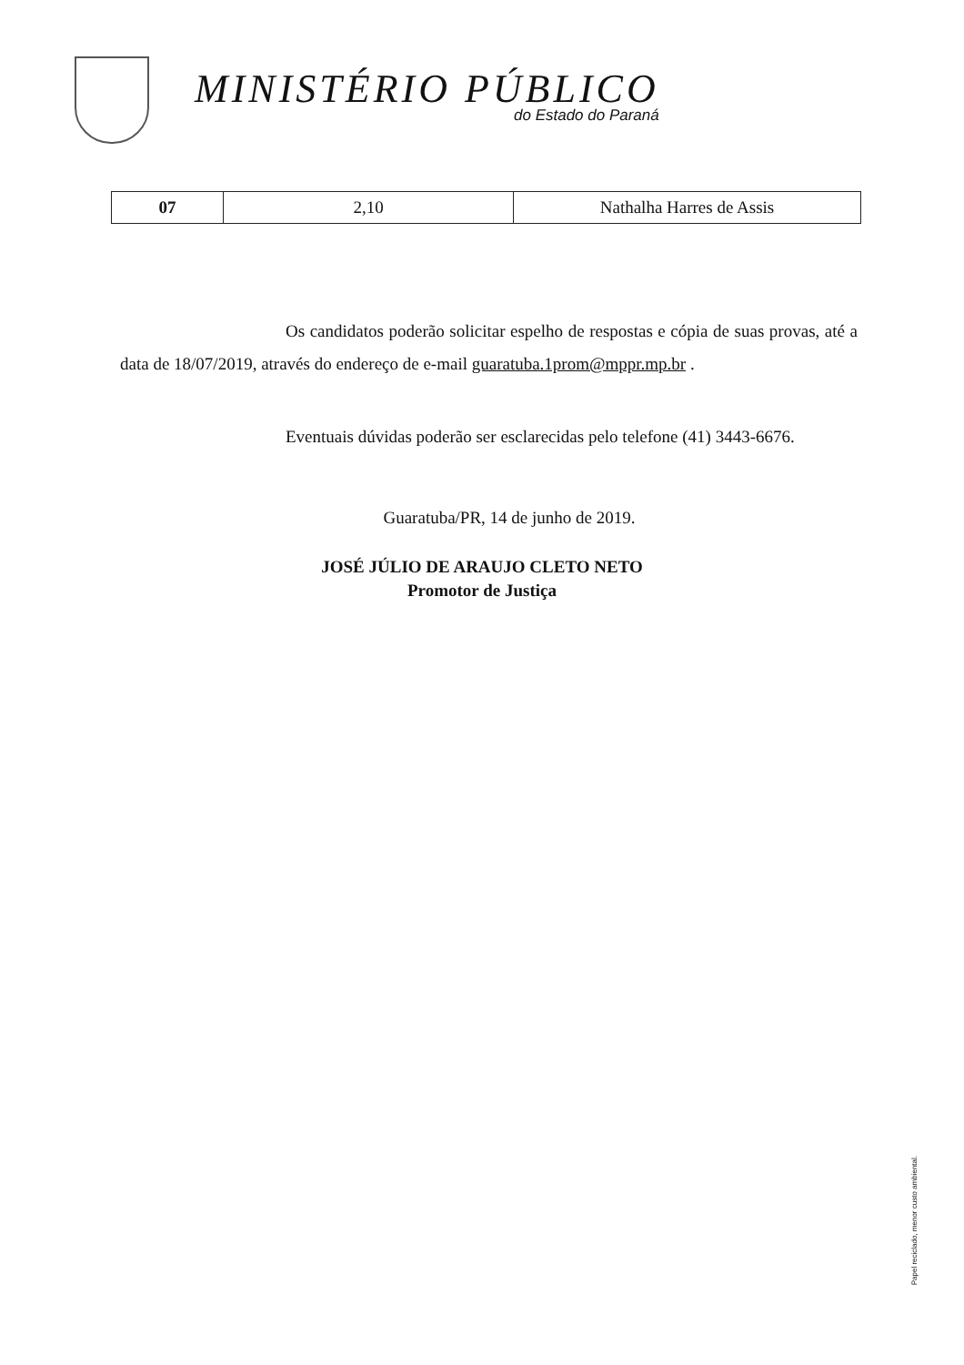MINISTÉRIO PÚBLICO
do Estado do Paraná
| 07 | 2,10 | Nathalha Harres de Assis |
Os candidatos poderão solicitar espelho de respostas e cópia de suas provas, até a data de 18/07/2019, através do endereço de e-mail guaratuba.1prom@mppr.mp.br .
Eventuais dúvidas poderão ser esclarecidas pelo telefone (41) 3443-6676.
Guaratuba/PR, 14 de junho de 2019.
JOSÉ JÚLIO DE ARAUJO CLETO NETO
Promotor de Justiça
Papel reciclado, menor custo ambiental.